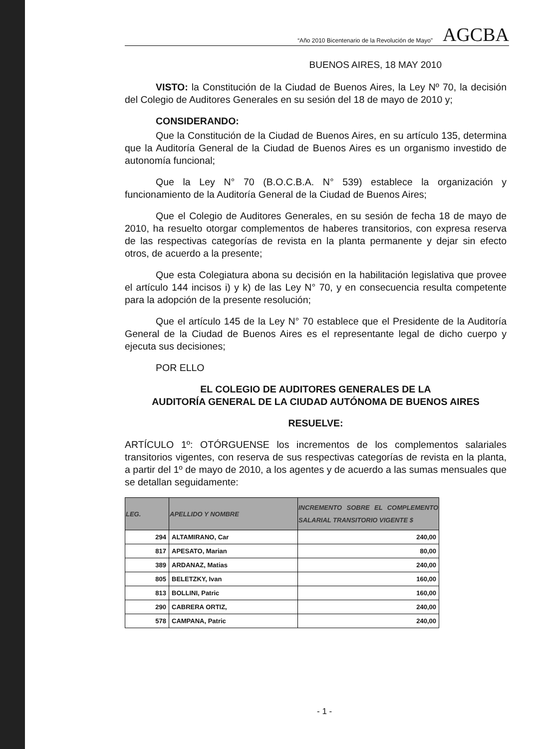“Año 2010 Bicentenario de la Revolución de Mayo” AGCBA
BUENOS AIRES, 18 MAY 2010
VISTO: la Constitución de la Ciudad de Buenos Aires, la Ley Nº 70, la decisión del Colegio de Auditores Generales en su sesión del 18 de mayo de 2010 y;
CONSIDERANDO:
Que la Constitución de la Ciudad de Buenos Aires, en su artículo 135, determina que la Auditoría General de la Ciudad de Buenos Aires es un organismo investido de autonomía funcional;
Que la Ley N° 70 (B.O.C.B.A. N° 539) establece la organización y funcionamiento de la Auditoría General de la Ciudad de Buenos Aires;
Que el Colegio de Auditores Generales, en su sesión de fecha 18 de mayo de 2010, ha resuelto otorgar complementos de haberes transitorios, con expresa reserva de las respectivas categorías de revista en la planta permanente y dejar sin efecto otros, de acuerdo a la presente;
Que esta Colegiatura abona su decisión en la habilitación legislativa que provee el artículo 144 incisos i) y k) de las Ley N° 70, y en consecuencia resulta competente para la adopción de la presente resolución;
Que el artículo 145 de la Ley N° 70 establece que el Presidente de la Auditoría General de la Ciudad de Buenos Aires es el representante legal de dicho cuerpo y ejecuta sus decisiones;
POR ELLO
EL COLEGIO DE AUDITORES GENERALES DE LA
AUDITORÍA GENERAL DE LA CIUDAD AUTÓNOMA DE BUENOS AIRES
RESUELVE:
ARTÍCULO 1º: OTÓRGUENSE los incrementos de los complementos salariales transitorios vigentes, con reserva de sus respectivas categorías de revista en la planta, a partir del 1º de mayo de 2010, a los agentes y de acuerdo a las sumas mensuales que se detallan seguidamente:
| LEG. | APELLIDO Y NOMBRE | INCREMENTO SOBRE EL COMPLEMENTO SALARIAL TRANSITORIO VIGENTE $ |
| --- | --- | --- |
| 294 | ALTAMIRANO, Car | 240,00 |
| 817 | APESATO, Marian | 80,00 |
| 389 | ARDANAZ, Matias | 240,00 |
| 805 | BELETZKY, Ivan | 160,00 |
| 813 | BOLLINI, Patric | 160,00 |
| 290 | CABRERA ORTIZ, | 240,00 |
| 578 | CAMPANA, Patric | 240,00 |
- 1 -